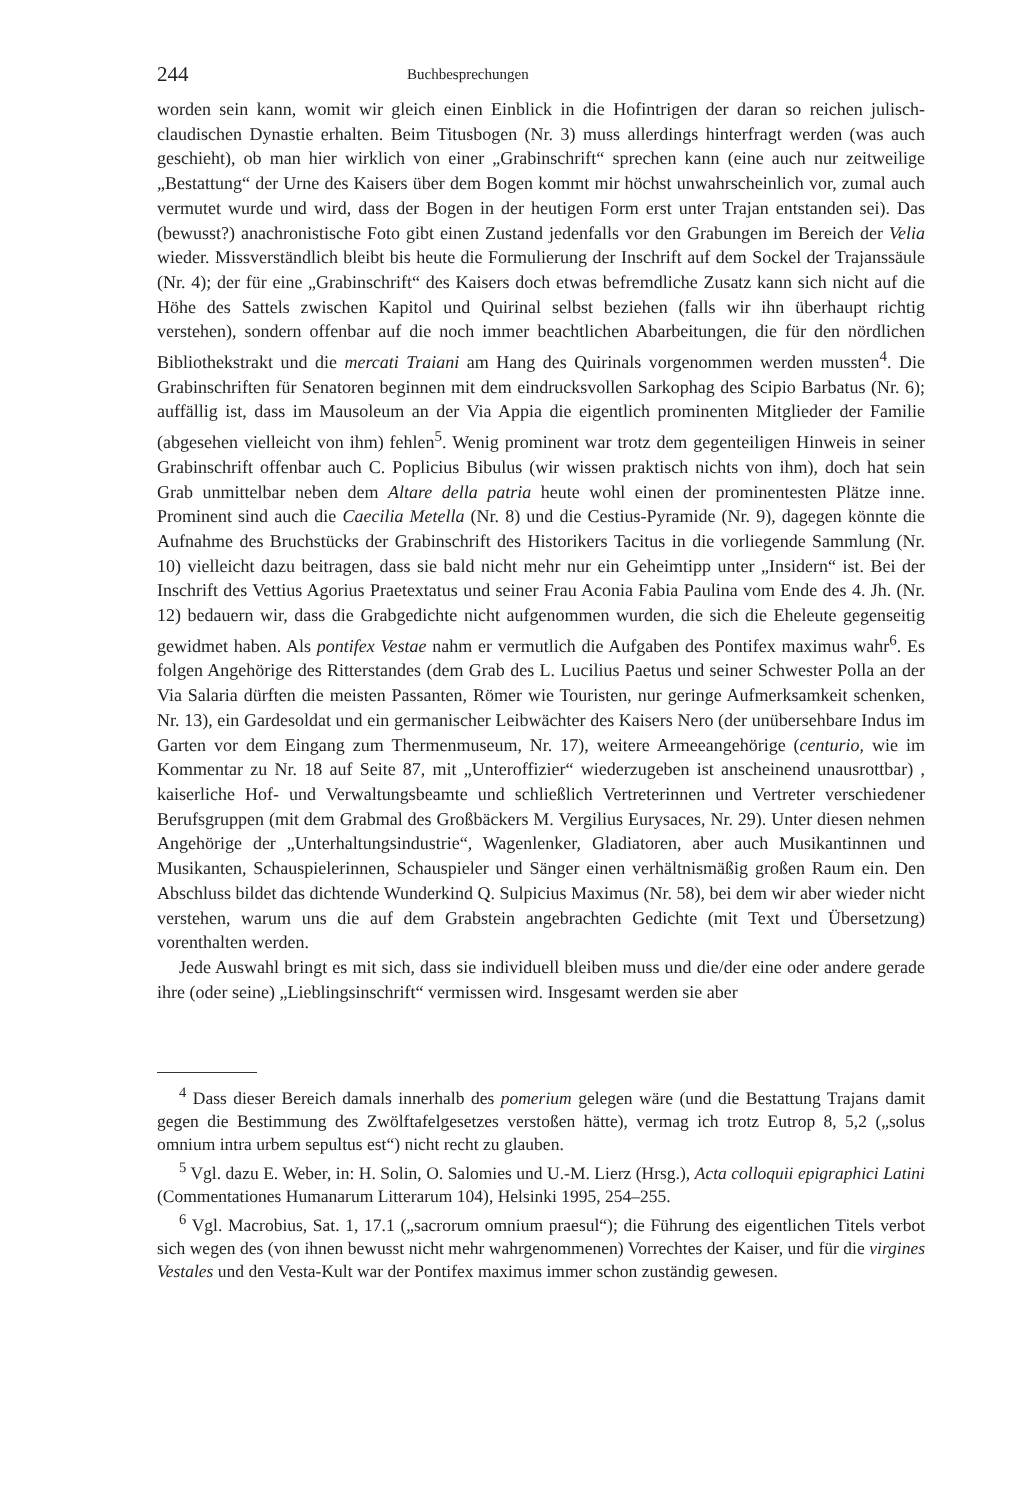244 Buchbesprechungen
worden sein kann, womit wir gleich einen Einblick in die Hofintrigen der daran so reichen julisch-claudischen Dynastie erhalten. Beim Titusbogen (Nr. 3) muss allerdings hinterfragt werden (was auch geschieht), ob man hier wirklich von einer „Grabinschrift“ sprechen kann (eine auch nur zeitweilige „Bestattung“ der Urne des Kaisers über dem Bogen kommt mir höchst unwahrscheinlich vor, zumal auch vermutet wurde und wird, dass der Bogen in der heutigen Form erst unter Trajan entstanden sei). Das (bewusst?) anachronistische Foto gibt einen Zustand jedenfalls vor den Grabungen im Bereich der Velia wieder. Missverständlich bleibt bis heute die Formulierung der Inschrift auf dem Sockel der Trajanssäule (Nr. 4); der für eine „Grabinschrift“ des Kaisers doch etwas befremdliche Zusatz kann sich nicht auf die Höhe des Sattels zwischen Kapitol und Quirinal selbst beziehen (falls wir ihn überhaupt richtig verstehen), sondern offenbar auf die noch immer beachtlichen Abarbeitungen, die für den nördlichen Bibliothekstrakt und die mercati Traiani am Hang des Quirinals vorgenommen werden mussten<sup>4</sup>. Die Grabinschriften für Senatoren beginnen mit dem eindrucksvollen Sarkophag des Scipio Barbatus (Nr. 6); auffällig ist, dass im Mausoleum an der Via Appia die eigentlich prominenten Mitglieder der Familie (abgesehen vielleicht von ihm) fehlen<sup>5</sup>. Wenig prominent war trotz dem gegenteiligen Hinweis in seiner Grabinschrift offenbar auch C. Poplicius Bibulus (wir wissen praktisch nichts von ihm), doch hat sein Grab unmittelbar neben dem Altare della patria heute wohl einen der prominentesten Plätze inne. Prominent sind auch die Caecilia Metella (Nr. 8) und die Cestius-Pyramide (Nr. 9), dagegen könnte die Aufnahme des Bruchstücks der Grabinschrift des Historikers Tacitus in die vorliegende Sammlung (Nr. 10) vielleicht dazu beitragen, dass sie bald nicht mehr nur ein Geheimtipp unter „Insidern“ ist. Bei der Inschrift des Vettius Agorius Praetextatus und seiner Frau Aconia Fabia Paulina vom Ende des 4. Jh. (Nr. 12) bedauern wir, dass die Grabgedichte nicht aufgenommen wurden, die sich die Eheleute gegenseitig gewidmet haben. Als pontifex Vestae nahm er vermutlich die Aufgaben des Pontifex maximus wahr<sup>6</sup>. Es folgen Angehörige des Ritterstandes (dem Grab des L. Lucilius Paetus und seiner Schwester Polla an der Via Salaria dürften die meisten Passanten, Römer wie Touristen, nur geringe Aufmerksamkeit schenken, Nr. 13), ein Gardesoldat und ein germanischer Leibwächter des Kaisers Nero (der unübersehbare Indus im Garten vor dem Eingang zum Thermenmuseum, Nr. 17), weitere Armeeangehörige (centurio, wie im Kommentar zu Nr. 18 auf Seite 87, mit „Unteroffizier“ wiederzugeben ist anscheinend unausrottbar) , kaiserliche Hof- und Verwaltungsbeamte und schließlich Vertreterinnen und Vertreter verschiedener Berufsgruppen (mit dem Grabmal des Großbäckers M. Vergilius Eurysaces, Nr. 29). Unter diesen nehmen Angehörige der „Unterhaltungsindustrie“, Wagenlenker, Gladiatoren, aber auch Musikantinnen und Musikanten, Schauspielerinnen, Schauspieler und Sänger einen verhältnismäßig großen Raum ein. Den Abschluss bildet das dichtende Wunderkind Q. Sulpicius Maximus (Nr. 58), bei dem wir aber wieder nicht verstehen, warum uns die auf dem Grabstein angebrachten Gedichte (mit Text und Übersetzung) vorenthalten werden.
Jede Auswahl bringt es mit sich, dass sie individuell bleiben muss und die/der eine oder andere gerade ihre (oder seine) „Lieblingsinschrift“ vermissen wird. Insgesamt werden sie aber
<sup>4</sup> Dass dieser Bereich damals innerhalb des pomerium gelegen wäre (und die Bestattung Trajans damit gegen die Bestimmung des Zwölftafelgesetzes verstoßen hätte), vermag ich trotz Eutrop 8, 5,2 („solus omnium intra urbem sepultus est“) nicht recht zu glauben.
<sup>5</sup> Vgl. dazu E. Weber, in: H. Solin, O. Salomies und U.-M. Lierz (Hrsg.), Acta colloquii epigraphici Latini (Commentationes Humanarum Litterarum 104), Helsinki 1995, 254–255.
<sup>6</sup> Vgl. Macrobius, Sat. 1, 17.1 („sacrorum omnium praesul“); die Führung des eigentlichen Titels verbot sich wegen des (von ihnen bewusst nicht mehr wahrgenommenen) Vorrechtes der Kaiser, und für die virgines Vestales und den Vesta-Kult war der Pontifex maximus immer schon zuständig gewesen.